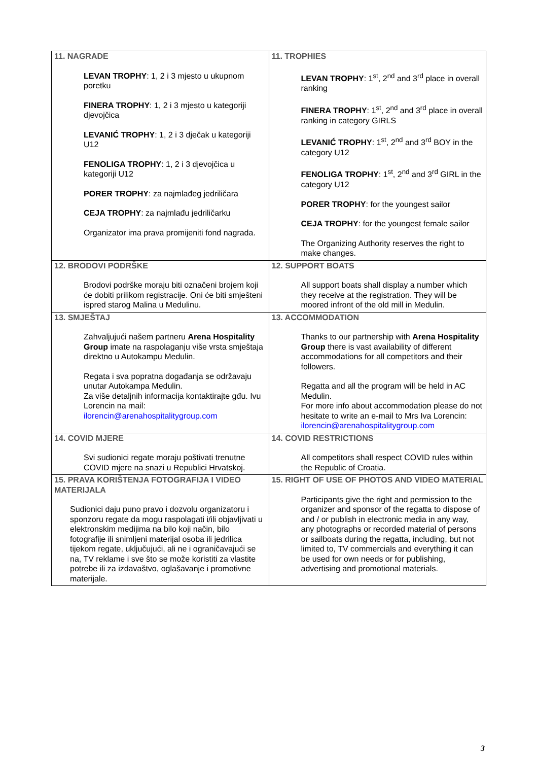| 11. NAGRADE LEVAN TROPHY : 1, 2 i 3 mjesto u ukupnom poretku FINERA TROPHY : 1, 2 i 3 mjesto u kategoriji djevojčica LEVANIĆ TROPHY : 1, 2 i 3 dječak u kategoriji U12 FENOLIGA TROPHY : 1, 2 i 3 djevojčica u kategoriji U12 PORER TROPHY : za najmlađeg jedriličara CEJA TROPHY : za najmlađu jedriličarku Organizator ima prava promijeniti fond nagrada. | 11. TROPHIES LEVAN TROPHY : 1<sup>st</sup>, 2<sup>nd</sup> and 3<sup>rd</sup> place in overall ranking FINERA TROPHY : 1<sup>st</sup>, 2<sup>nd</sup> and 3<sup>rd</sup> place in overall ranking in category GIRLS LEVANIĆ TROPHY : 1<sup>st</sup>, 2<sup>nd</sup> and 3<sup>rd</sup> BOY in the category U12 FENOLIGA TROPHY : 1<sup>st</sup>, 2<sup>nd</sup> and 3<sup>rd</sup> GIRL in the category U12 PORER TROPHY : for the youngest sailor CEJA TROPHY : for the youngest female sailor The Organizing Authority reserves the right to make changes. |
| 12. BRODOVI PODRŠKE Brodovi podrške moraju biti označeni brojem koji će dobiti prilikom registracije. Oni će biti smješteni ispred starog Malina u Medulinu. | 12. SUPPORT BOATS All support boats shall display a number which they receive at the registration. They will be moored infront of the old mill in Medulin. |
| 13. SMJEŠTAJ Zahvaljujući našem partneru Arena Hospitality Group imate na raspolaganju više vrsta smještaja direktno u Autokampu Medulin. Regata i sva popratna događanja se održavaju unutar Autokampa Medulin. Za više detaljnih informacija kontaktirajte gđu. Ivu Lorencin na mail: ilorencin@arenahospitalitygroup.com | 13. ACCOMMODATION Thanks to our partnership with Arena Hospitality Group there is vast availability of different accommodations for all competitors and their followers. Regatta and all the program will be held in AC Medulin. For more info about accommodation please do not hesitate to write an e-mail to Mrs Iva Lorencin: ilorencin@arenahospitalitygroup.com |
| 14. COVID MJERE Svi sudionici regate moraju poštivati trenutne COVID mjere na snazi u Republici Hrvatskoj. | 14. COVID RESTRICTIONS All competitors shall respect COVID rules within the Republic of Croatia. |
| 15. PRAVA KORIŠTENJA FOTOGRAFIJA I VIDEO MATERIJALA Sudionici daju puno pravo i dozvolu organizatoru i sponzoru regate da mogu raspolagati i/ili objavljivati u elektronskim medijima na bilo koji način, bilo fotografije ili snimljeni materijal osoba ili jedrilica tijekom regate, uključujući, ali ne i ograničavajući se na, TV reklame i sve što se može koristiti za vlastite potrebe ili za izdavaštvo, oglašavanje i promotivne materijale. | 15. RIGHT OF USE OF PHOTOS AND VIDEO MATERIAL Participants give the right and permission to the organizer and sponsor of the regatta to dispose of and / or publish in electronic media in any way, any photographs or recorded material of persons or sailboats during the regatta, including, but not limited to, TV commercials and everything it can be used for own needs or for publishing, advertising and promotional materials. |
3